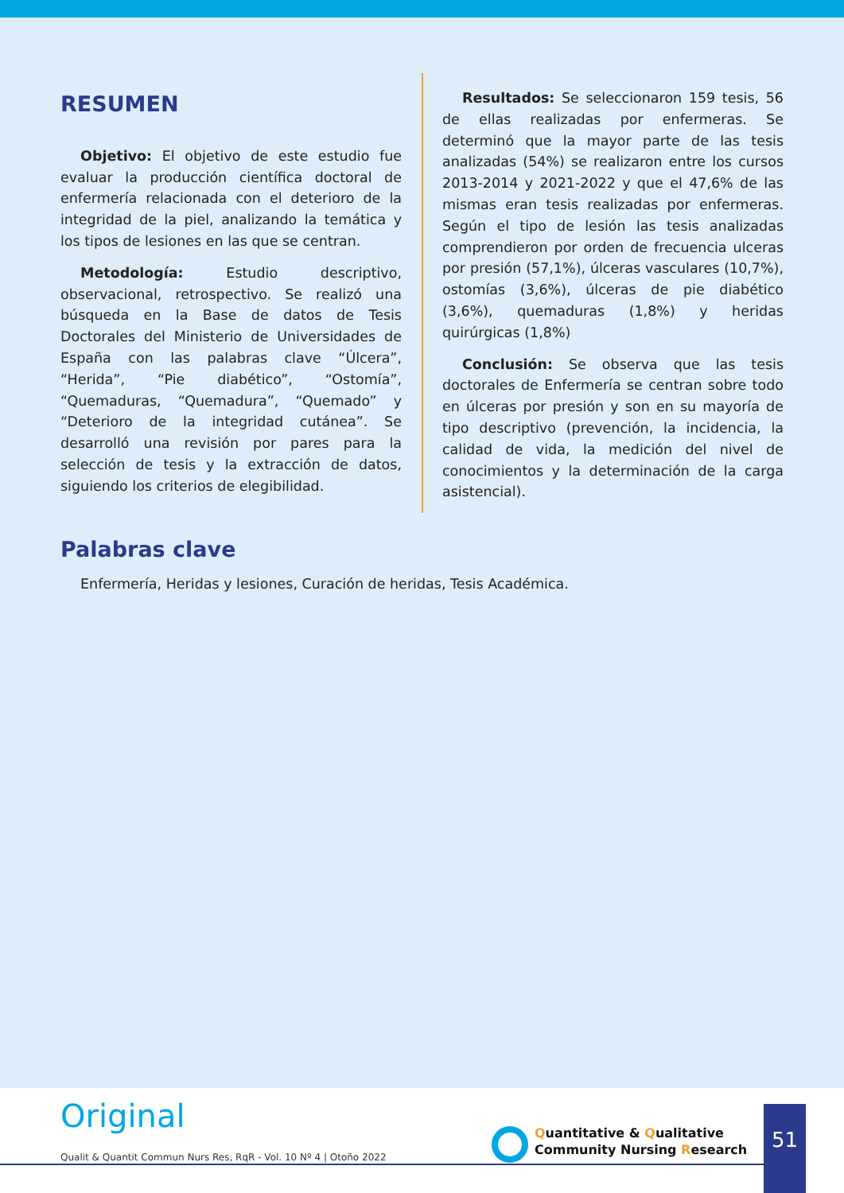RESUMEN
Objetivo: El objetivo de este estudio fue evaluar la producción científica doctoral de enfermería relacionada con el deterioro de la integridad de la piel, analizando la temática y los tipos de lesiones en las que se centran.
Metodología: Estudio descriptivo, observacional, retrospectivo. Se realizó una búsqueda en la Base de datos de Tesis Doctorales del Ministerio de Universidades de España con las palabras clave “Úlcera”, “Herida”, “Pie diabético”, “Ostomía”, “Quemaduras, “Quemadura”, “Quemado” y “Deterioro de la integridad cutánea”. Se desarrolló una revisión por pares para la selección de tesis y la extracción de datos, siguiendo los criterios de elegibilidad.
Resultados: Se seleccionaron 159 tesis, 56 de ellas realizadas por enfermeras. Se determinó que la mayor parte de las tesis analizadas (54%) se realizaron entre los cursos 2013-2014 y 2021-2022 y que el 47,6% de las mismas eran tesis realizadas por enfermeras. Según el tipo de lesión las tesis analizadas comprendieron por orden de frecuencia ulceras por presión (57,1%), úlceras vasculares (10,7%), ostomías (3,6%), úlceras de pie diabético (3,6%), quemaduras (1,8%) y heridas quirúrgicas (1,8%)
Conclusión: Se observa que las tesis doctorales de Enfermería se centran sobre todo en úlceras por presión y son en su mayoría de tipo descriptivo (prevención, la incidencia, la calidad de vida, la medición del nivel de conocimientos y la determinación de la carga asistencial).
Palabras clave
Enfermería, Heridas y lesiones, Curación de heridas, Tesis Académica.
Original
Qualit & Quantit Commun Nurs Res, RqR - Vol. 10 Nº 4 | Otoño 2022
Quantitative & Qualitative
Community Nursing Research
51